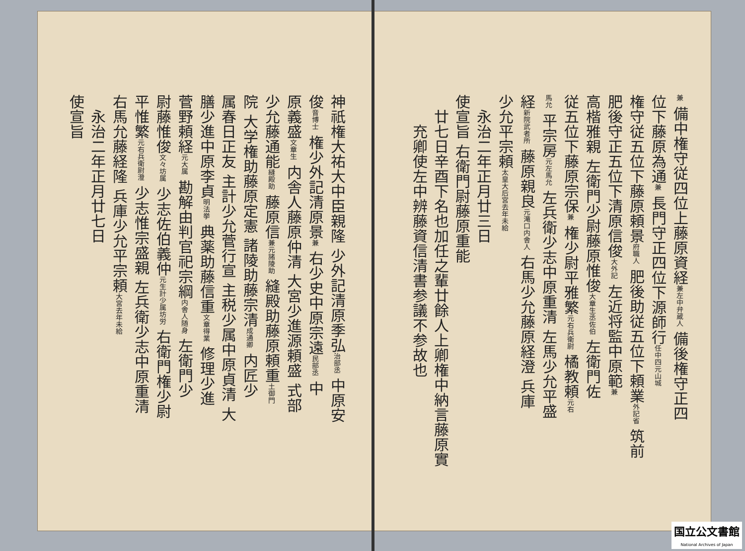兼 備中権守従四位上藤原資経兼左中弁蔵人 備後権守正四
位下藤原為通兼 長門守正四位下源師行任中四元山城
権守従五位下藤原頼景府職人 肥後助従五位下頼業外記省 筑前
肥後守正五位下清原信俊大外記 左近将監中原範兼
高楷雅親 左衛門少尉藤原惟俊大章生丞佐伯 左衛門佐
従五位下藤原宗保兼 権少尉平雅繁元右兵衛尉 橘教頼元右
馬允 平宗房元左馬允 左兵衛少志中原重清 左馬少允平盛
経新院武者所 藤原親良元滝口内舎人 右馬少允藤原経澄 兵庫
少允平宗頼太皇大后宮去年未給
　永治二年正月廿三日
使宣旨 右衛門尉藤原重能
　廿七日辛酉下名也加任之輩廿餘人上卿権中納言藤原實
　　充卿使左中辨藤資信清書参議不参故也
神祇権大祐大中臣親隆 少外記清原季弘治部丞 中原安
俊音博士 権少外記清原景兼 右少史中原宗遠民部丞 中
原義盛文章生 内舎人藤原仲清 大宮少進源頼盛 式部
少允藤通能縫殿助 藤原信兼元諸陵助 縫殿助藤原頼重土御門
院 大学権助藤原定憲 諸陵助藤宗清成通卿 内匠少
属春日正友 主計少允菅行宣 主税少属中原貞清 大
膳少進中原李貞明法挙 典薬助藤信重文章得業 修理少進
菅野頼経元大属 勘解由判官祀宗綱内舎人随身 左衛門少
尉藤惟俊文々坊属 少志佐伯義仲元生計少属坊労 右衛門権少尉
平惟繁元右兵衛尉澄 少志惟宗盛親 左兵衛少志中原重清
右馬允藤経隆 兵庫少允平宗頼大宮去年未給
　永治二年正月廿七日
使宣旨
国立公文書館
National Archives of Japan